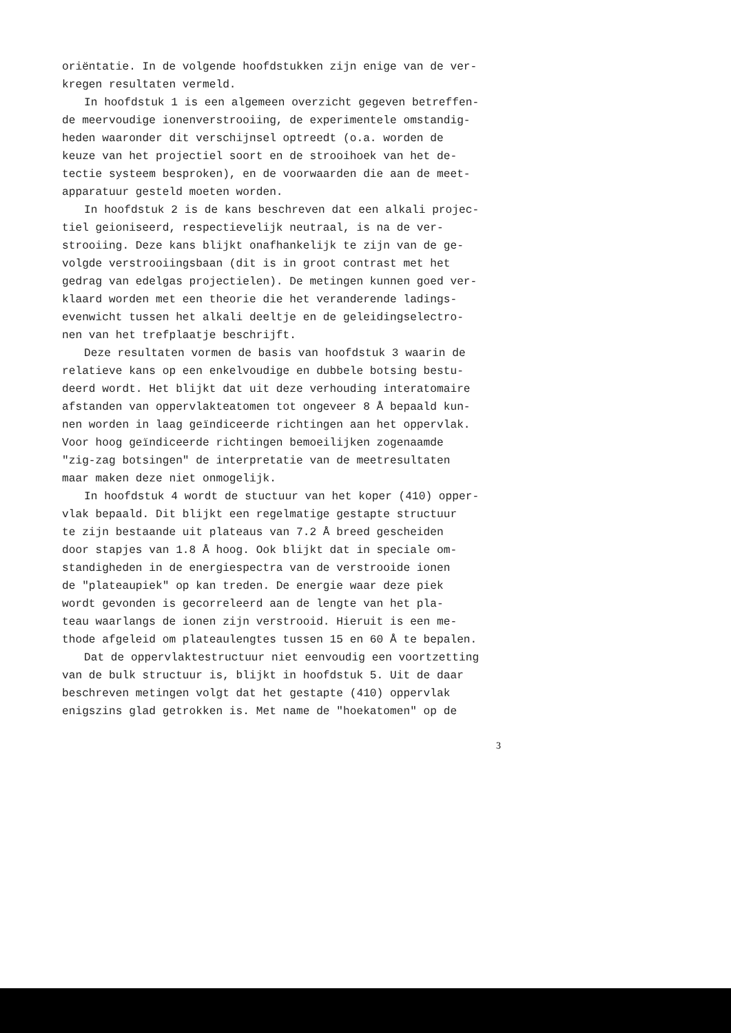oriëntatie. In de volgende hoofdstukken zijn enige van de ver-
kregen resultaten vermeld.
In hoofdstuk 1 is een algemeen overzicht gegeven betreffen-
de meervoudige ionenverstrooiing, de experimentele omstandig-
heden waaronder dit verschijnsel optreedt (o.a. worden de
keuze van het projectiel soort en de strooihoek van het de-
tectie systeem besproken), en de voorwaarden die aan de meet-
apparatuur gesteld moeten worden.
In hoofdstuk 2 is de kans beschreven dat een alkali projec-
tiel geioniseerd, respectievelijk neutraal, is na de ver-
strooiing. Deze kans blijkt onafhankelijk te zijn van de ge-
volgde verstrooiingsbaan (dit is in groot contrast met het
gedrag van edelgas projectielen). De metingen kunnen goed ver-
klaard worden met een theorie die het veranderende ladings-
evenwicht tussen het alkali deeltje en de geleidingselectro-
nen van het trefplaatje beschrijft.
Deze resultaten vormen de basis van hoofdstuk 3 waarin de
relatieve kans op een enkelvoudige en dubbele botsing bestu-
deerd wordt. Het blijkt dat uit deze verhouding interatomaire
afstanden van oppervlakteatomen tot ongeveer 8 Å bepaald kun-
nen worden in laag geïndiceerde richtingen aan het oppervlak.
Voor hoog geïndiceerde richtingen bemoeilijken zogenaamde
"zig-zag botsingen" de interpretatie van de meetresultaten
maar maken deze niet onmogelijk.
In hoofdstuk 4 wordt de stuctuur van het koper (410) opper-
vlak bepaald. Dit blijkt een regelmatige gestapte structuur
te zijn bestaande uit plateaus van 7.2 Å breed gescheiden
door stapjes van 1.8 Å hoog. Ook blijkt dat in speciale om-
standigheden in de energiespectra van de verstrooide ionen
de "plateaupiek" op kan treden. De energie waar deze piek
wordt gevonden is gecorreleerd aan de lengte van het pla-
teau waarlangs de ionen zijn verstrooid. Hieruit is een me-
thode afgeleid om plateaulengtes tussen 15 en 60 Å te bepalen.
Dat de oppervlaktestructuur niet eenvoudig een voortzetting
van de bulk structuur is, blijkt in hoofdstuk 5. Uit de daar
beschreven metingen volgt dat het gestapte (410) oppervlak
enigszins glad getrokken is. Met name de "hoekatomen" op de
3